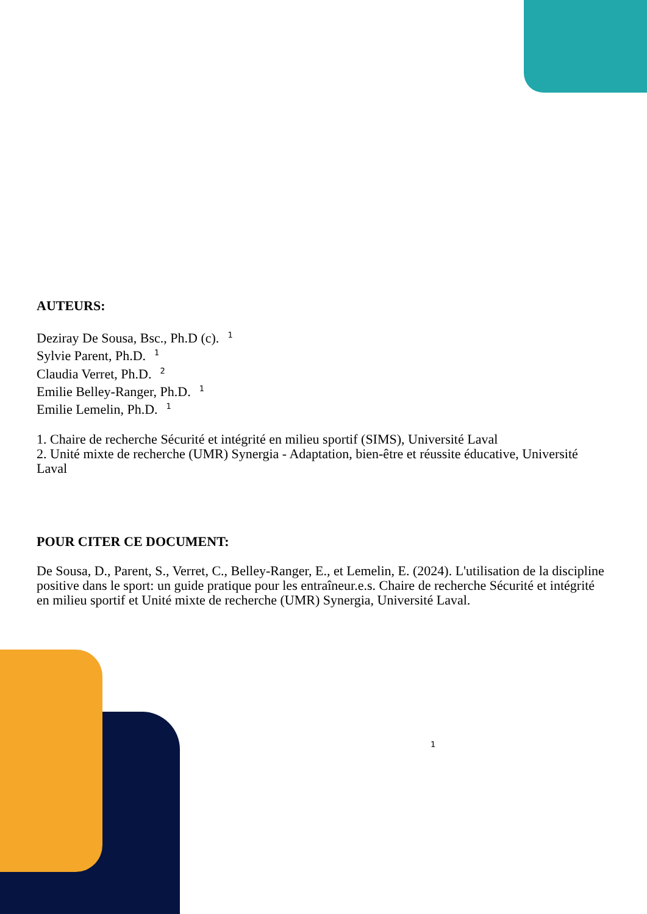AUTEURS:
Deziray De Sousa, Bsc., Ph.D (c).<sup>1</sup>
Sylvie Parent, Ph.D.<sup>1</sup>
Claudia Verret, Ph.D.<sup>2</sup>
Emilie Belley-Ranger, Ph.D.<sup>1</sup>
Emilie Lemelin, Ph.D.<sup>1</sup>
1. Chaire de recherche Sécurité et intégrité en milieu sportif (SIMS), Université Laval
2. Unité mixte de recherche (UMR) Synergia - Adaptation, bien-être et réussite éducative, Université Laval
POUR CITER CE DOCUMENT:
De Sousa, D., Parent, S., Verret, C., Belley-Ranger, E., et Lemelin, E. (2024). L'utilisation de la discipline positive dans le sport: un guide pratique pour les entraîneur.e.s. Chaire de recherche Sécurité et intégrité en milieu sportif et Unité mixte de recherche (UMR) Synergia, Université Laval.
1